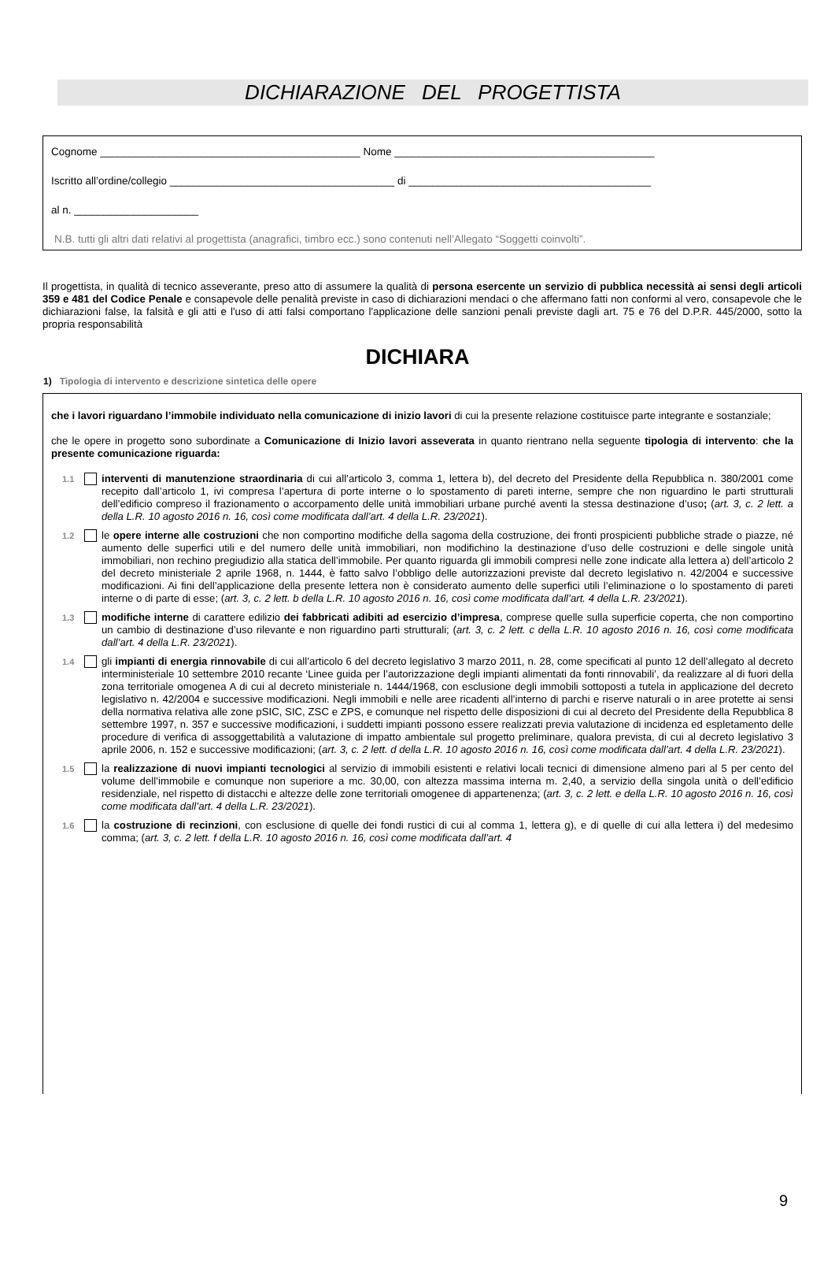DICHIARAZIONE DEL PROGETTISTA
Cognome ____________________________________________ Nome ____________________________________________
Iscritto all’ordine/collegio ______________________________________ di _________________________________________
al n. _____________________
N.B. tutti gli altri dati relativi al progettista (anagrafici, timbro ecc.) sono contenuti nell’Allegato “Soggetti coinvolti”.
Il progettista, in qualità di tecnico asseverante, preso atto di assumere la qualità di persona esercente un servizio di pubblica necessità ai sensi degli articoli 359 e 481 del Codice Penale e consapevole delle penalità previste in caso di dichiarazioni mendaci o che affermano fatti non conformi al vero, consapevole che le dichiarazioni false, la falsità e gli atti e l'uso di atti falsi comportano l'applicazione delle sanzioni penali previste dagli art. 75 e 76 del D.P.R. 445/2000, sotto la propria responsabilità
DICHIARA
1) Tipologia di intervento e descrizione sintetica delle opere
che i lavori riguardano l’immobile individuato nella comunicazione di inizio lavori di cui la presente relazione costituisce parte integrante e sostanziale;
che le opere in progetto sono subordinate a Comunicazione di Inizio lavori asseverata in quanto rientrano nella seguente tipologia di intervento: che la presente comunicazione riguarda:
1.1
interventi di manutenzione straordinaria di cui all’articolo 3, comma 1, lettera b), del decreto del Presidente della Repubblica n. 380/2001 come recepito dall’articolo 1, ivi compresa l’apertura di porte interne o lo spostamento di pareti interne, sempre che non riguardino le parti strutturali dell’edificio compreso il frazionamento o accorpamento delle unità immobiliari urbane purché aventi la stessa destinazione d’uso; (art. 3, c. 2 lett. a della L.R. 10 agosto 2016 n. 16, così come modificata dall’art. 4 della L.R. 23/2021).
1.2
le opere interne alle costruzioni che non comportino modifiche della sagoma della costruzione, dei fronti prospicienti pubbliche strade o piazze, né aumento delle superfici utili e del numero delle unità immobiliari, non modifichino la destinazione d’uso delle costruzioni e delle singole unità immobiliari, non rechino pregiudizio alla statica dell’immobile. Per quanto riguarda gli immobili compresi nelle zone indicate alla lettera a) dell’articolo 2 del decreto ministeriale 2 aprile 1968, n. 1444, è fatto salvo l’obbligo delle autorizzazioni previste dal decreto legislativo n. 42/2004 e successive modificazioni. Ai fini dell’applicazione della presente lettera non è considerato aumento delle superfici utili l’eliminazione o lo spostamento di pareti interne o di parte di esse; (art. 3, c. 2 lett. b della L.R. 10 agosto 2016 n. 16, così come modificata dall’art. 4 della L.R. 23/2021).
1.3
modifiche interne di carattere edilizio dei fabbricati adibiti ad esercizio d’impresa, comprese quelle sulla superficie coperta, che non comportino un cambio di destinazione d’uso rilevante e non riguardino parti strutturali; (art. 3, c. 2 lett. c della L.R. 10 agosto 2016 n. 16, così come modificata dall’art. 4 della L.R. 23/2021).
1.4
gli impianti di energia rinnovabile di cui all’articolo 6 del decreto legislativo 3 marzo 2011, n. 28, come specificati al punto 12 dell’allegato al decreto interministeriale 10 settembre 2010 recante ‘Linee guida per l’autorizzazione degli impianti alimentati da fonti rinnovabili’, da realizzare al di fuori della zona territoriale omogenea A di cui al decreto ministeriale n. 1444/1968, con esclusione degli immobili sottoposti a tutela in applicazione del decreto legislativo n. 42/2004 e successive modificazioni. Negli immobili e nelle aree ricadenti all’interno di parchi e riserve naturali o in aree protette ai sensi della normativa relativa alle zone pSIC, SIC, ZSC e ZPS, e comunque nel rispetto delle disposizioni di cui al decreto del Presidente della Repubblica 8 settembre 1997, n. 357 e successive modificazioni, i suddetti impianti possono essere realizzati previa valutazione di incidenza ed espletamento delle procedure di verifica di assoggettabilità a valutazione di impatto ambientale sul progetto preliminare, qualora prevista, di cui al decreto legislativo 3 aprile 2006, n. 152 e successive modificazioni; (art. 3, c. 2 lett. d della L.R. 10 agosto 2016 n. 16, così come modificata dall’art. 4 della L.R. 23/2021).
1.5
la realizzazione di nuovi impianti tecnologici al servizio di immobili esistenti e relativi locali tecnici di dimensione almeno pari al 5 per cento del volume dell’immobile e comunque non superiore a mc. 30,00, con altezza massima interna m. 2,40, a servizio della singola unità o dell’edificio residenziale, nel rispetto di distacchi e altezze delle zone territoriali omogenee di appartenenza; (art. 3, c. 2 lett. e della L.R. 10 agosto 2016 n. 16, così come modificata dall’art. 4 della L.R. 23/2021).
1.6
la costruzione di recinzioni, con esclusione di quelle dei fondi rustici di cui al comma 1, lettera g), e di quelle di cui alla lettera i) del medesimo comma; (art. 3, c. 2 lett. f della L.R. 10 agosto 2016 n. 16, così come modificata dall’art. 4
9